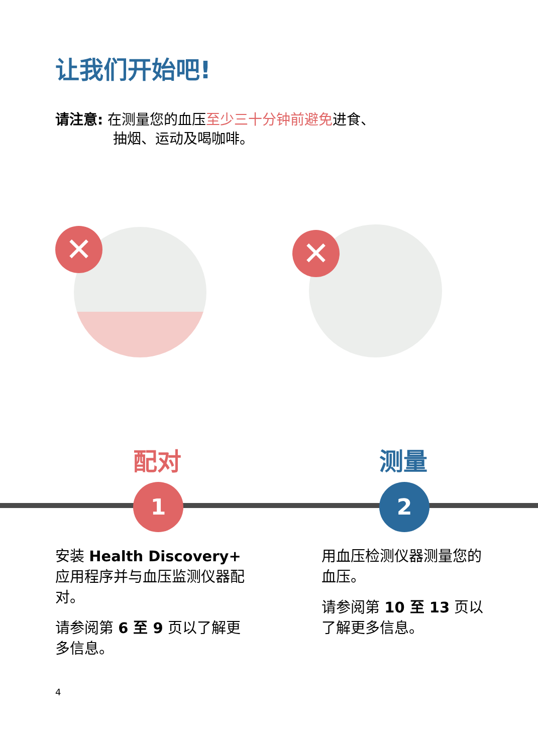让我们开始吧!
请注意: 在测量您的血压至少三十分钟前避免进食、
抽烟、运动及喝咖啡。
✕ ✕
配对
1
测量
2
安装 Health Discovery+ 应用程序并与血压监测仪器配对。
请参阅第 6 至 9 页以了解更多信息。
用血压检测仪器测量您的血压。
请参阅第 10 至 13 页以了解更多信息。
4